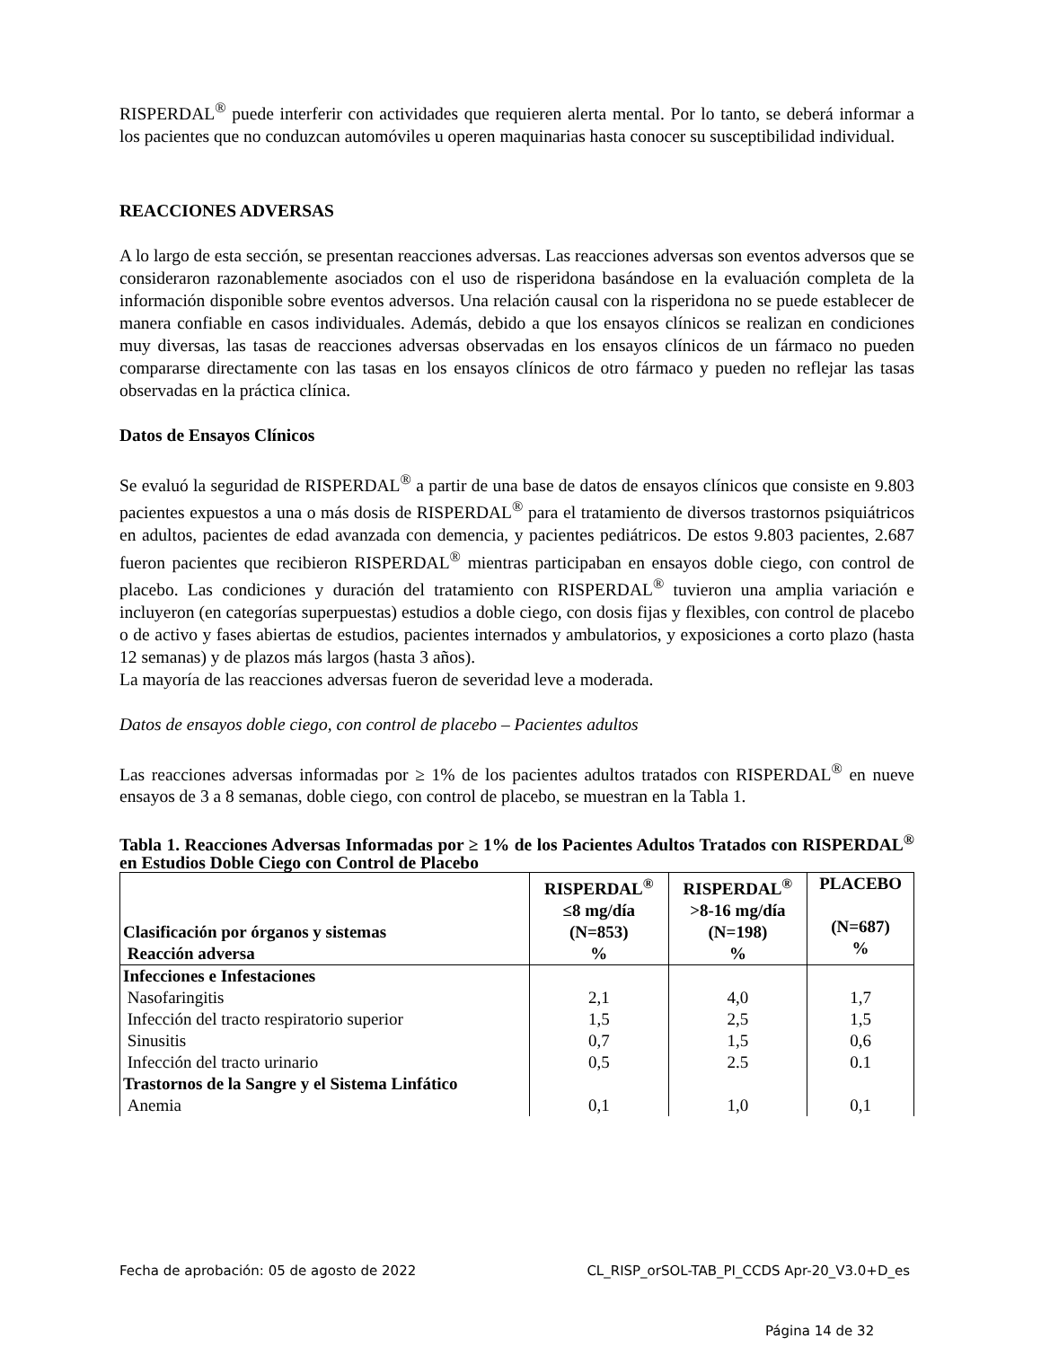RISPERDAL<sup>®</sup> puede interferir con actividades que requieren alerta mental. Por lo tanto, se deberá informar a los pacientes que no conduzcan automóviles u operen maquinarias hasta conocer su susceptibilidad individual.
REACCIONES ADVERSAS
A lo largo de esta sección, se presentan reacciones adversas. Las reacciones adversas son eventos adversos que se consideraron razonablemente asociados con el uso de risperidona basándose en la evaluación completa de la información disponible sobre eventos adversos. Una relación causal con la risperidona no se puede establecer de manera confiable en casos individuales. Además, debido a que los ensayos clínicos se realizan en condiciones muy diversas, las tasas de reacciones adversas observadas en los ensayos clínicos de un fármaco no pueden compararse directamente con las tasas en los ensayos clínicos de otro fármaco y pueden no reflejar las tasas observadas en la práctica clínica.
Datos de Ensayos Clínicos
Se evaluó la seguridad de RISPERDAL<sup>®</sup> a partir de una base de datos de ensayos clínicos que consiste en 9.803 pacientes expuestos a una o más dosis de RISPERDAL<sup>®</sup> para el tratamiento de diversos trastornos psiquiátricos en adultos, pacientes de edad avanzada con demencia, y pacientes pediátricos. De estos 9.803 pacientes, 2.687 fueron pacientes que recibieron RISPERDAL<sup>®</sup> mientras participaban en ensayos doble ciego, con control de placebo. Las condiciones y duración del tratamiento con RISPERDAL<sup>®</sup> tuvieron una amplia variación e incluyeron (en categorías superpuestas) estudios a doble ciego, con dosis fijas y flexibles, con control de placebo o de activo y fases abiertas de estudios, pacientes internados y ambulatorios, y exposiciones a corto plazo (hasta 12 semanas) y de plazos más largos (hasta 3 años).
La mayoría de las reacciones adversas fueron de severidad leve a moderada.
Datos de ensayos doble ciego, con control de placebo – Pacientes adultos
Las reacciones adversas informadas por ≥ 1% de los pacientes adultos tratados con RISPERDAL<sup>®</sup> en nueve ensayos de 3 a 8 semanas, doble ciego, con control de placebo, se muestran en la Tabla 1.
Tabla 1. Reacciones Adversas Informadas por ≥ 1% de los Pacientes Adultos Tratados con RISPERDAL<sup>®</sup> en Estudios Doble Ciego con Control de Placebo
| Clasificación por órganos y sistemas Reacción adversa | RISPERDAL<sup>®</sup> ≤8 mg/día (N=853) % | RISPERDAL<sup>®</sup> >8-16 mg/día (N=198) % | PLACEBO (N=687) % |
| --- | --- | --- | --- |
| Infecciones e Infestaciones | | | |
| Nasofaringitis | 2,1 | 4,0 | 1,7 |
| Infección del tracto respiratorio superior | 1,5 | 2,5 | 1,5 |
| Sinusitis | 0,7 | 1,5 | 0,6 |
| Infección del tracto urinario | 0,5 | 2.5 | 0.1 |
| Trastornos de la Sangre y el Sistema Linfático | | | |
| Anemia | 0,1 | 1,0 | 0,1 |
Fecha de aprobación: 05 de agosto de 2022 CL_RISP_orSOL-TAB_PI_CCDS Apr-20_V3.0+D_es
Página 14 de 32